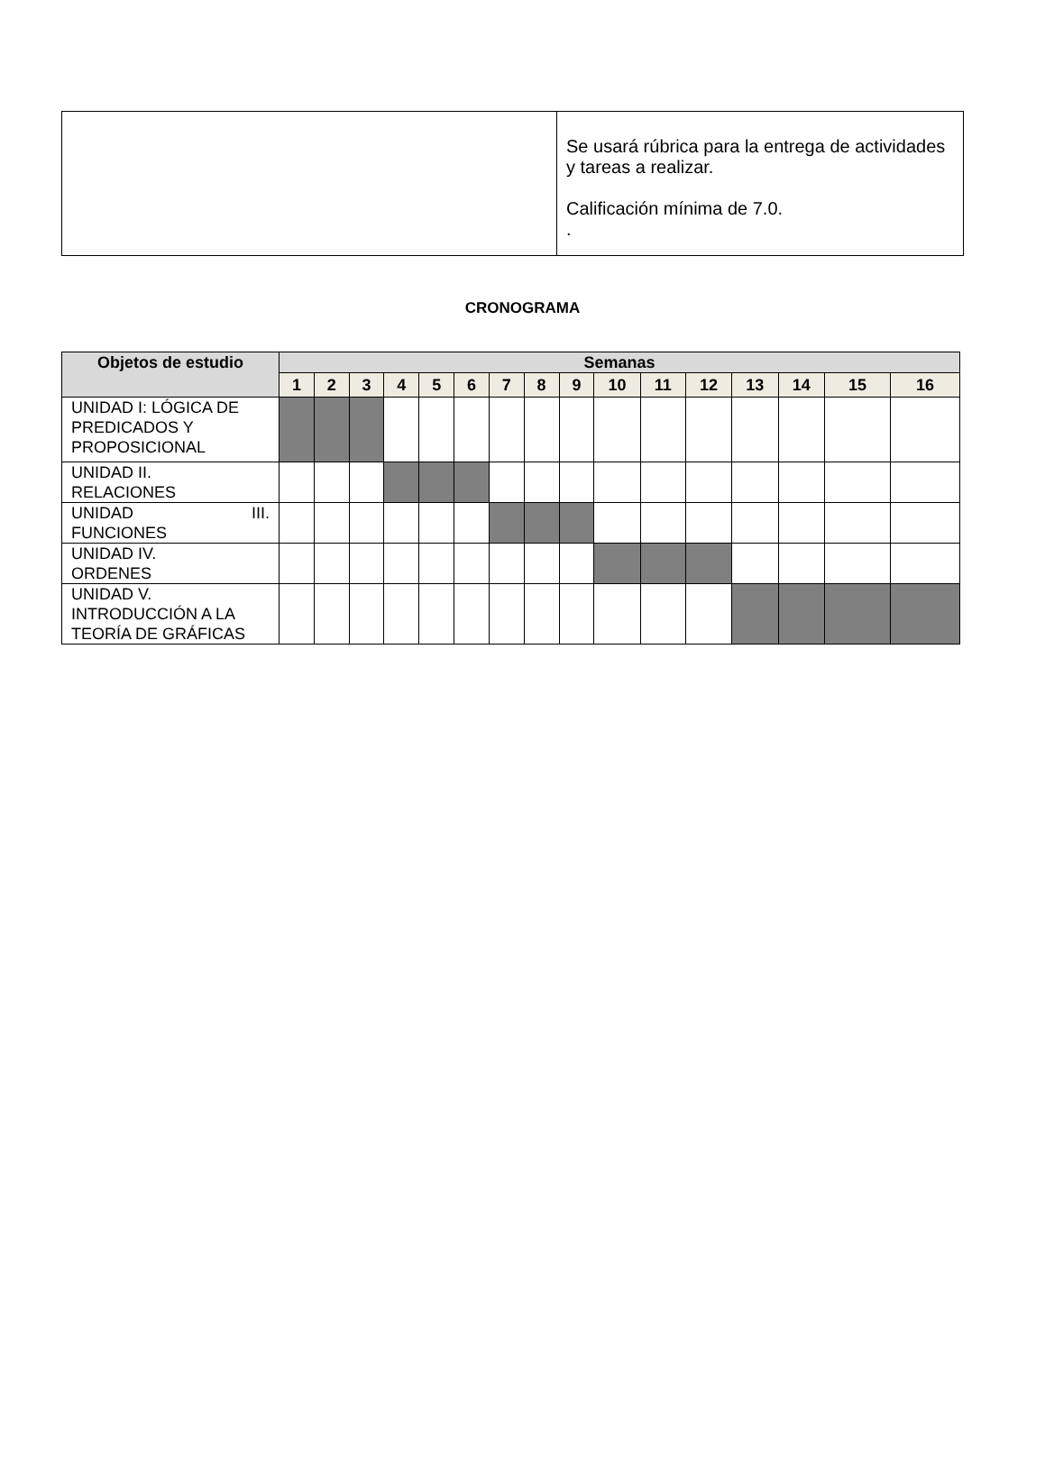| | Se usará rúbrica para la entrega de actividades y tareas a realizar. Calificación mínima de 7.0. . |
CRONOGRAMA
| Objetos de estudio | Semanas | | | | | | | | | | | | | | | |
| --- | --- | --- | --- | --- | --- | --- | --- | --- | --- | --- | --- | --- | --- | --- | --- | --- |
| | 1 | 2 | 3 | 4 | 5 | 6 | 7 | 8 | 9 | 10 | 11 | 12 | 13 | 14 | 15 | 16 |
| UNIDAD I: LÓGICA DE PREDICADOS Y PROPOSICIONAL | | | | | | | | | | | | | | | | |
| UNIDAD II. RELACIONES | | | | | | | | | | | | | | | | |
| UNIDAD III. FUNCIONES | | | | | | | | | | | | | | | | |
| UNIDAD IV. ORDENES | | | | | | | | | | | | | | | | |
| UNIDAD V. INTRODUCCIÓN A LA TEORÍA DE GRÁFICAS | | | | | | | | | | | | | | | | |